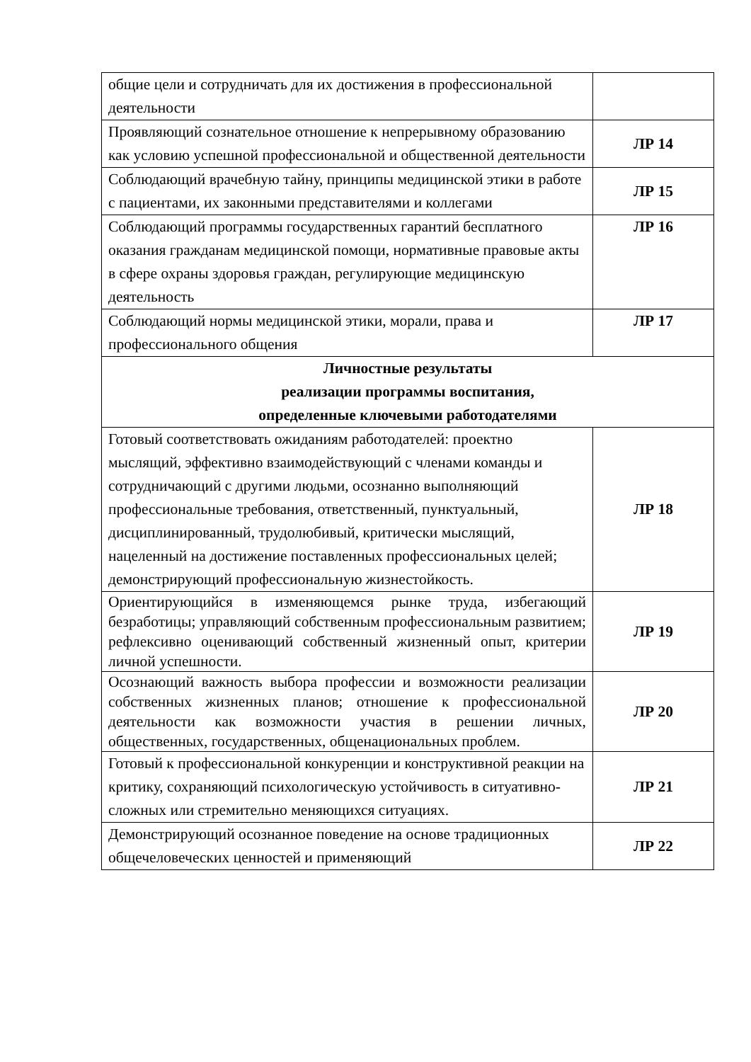| общие цели и сотрудничать для их достижения в профессиональной деятельности | |
| Проявляющий сознательное отношение к непрерывному образованию как условию успешной профессиональной и общественной деятельности | ЛР 14 |
| Соблюдающий врачебную тайну, принципы медицинской этики в работе с пациентами, их законными представителями и коллегами | ЛР 15 |
| Соблюдающий программы государственных гарантий бесплатного оказания гражданам медицинской помощи, нормативные правовые акты в сфере охраны здоровья граждан, регулирующие медицинскую деятельность | ЛР 16 |
| Соблюдающий нормы медицинской этики, морали, права и профессионального общения | ЛР 17 |
| Личностные результаты реализации программы воспитания, определенные ключевыми работодателями | |
| Готовый соответствовать ожиданиям работодателей: проектно мыслящий, эффективно взаимодействующий с членами команды и сотрудничающий с другими людьми, осознанно выполняющий профессиональные требования, ответственный, пунктуальный, дисциплинированный, трудолюбивый, критически мыслящий, нацеленный на достижение поставленных профессиональных целей; демонстрирующий профессиональную жизнестойкость. | ЛР 18 |
| Ориентирующийся в изменяющемся рынке труда, избегающий безработицы; управляющий собственным профессиональным развитием; рефлексивно оценивающий собственный жизненный опыт, критерии личной успешности. | ЛР 19 |
| Осознающий важность выбора профессии и возможности реализации собственных жизненных планов; отношение к профессиональной деятельности как возможности участия в решении личных, общественных, государственных, общенациональных проблем. | ЛР 20 |
| Готовый к профессиональной конкуренции и конструктивной реакции на критику, сохраняющий психологическую устойчивость в ситуативно-сложных или стремительно меняющихся ситуациях. | ЛР 21 |
| Демонстрирующий осознанное поведение на основе традиционных общечеловеческих ценностей и применяющий | ЛР 22 |